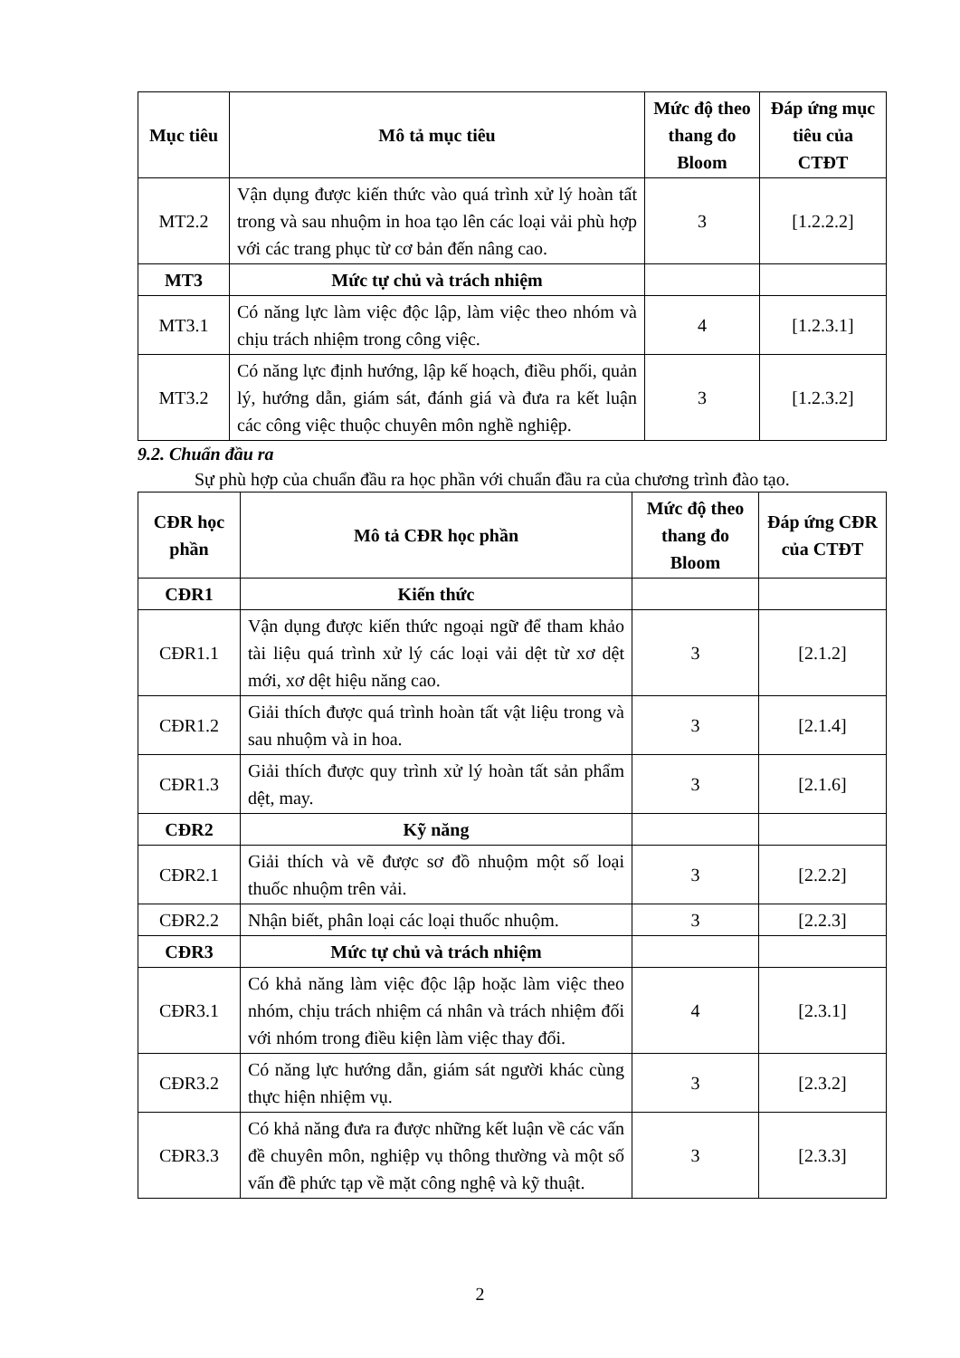| Mục tiêu | Mô tả mục tiêu | Mức độ theo thang đo Bloom | Đáp ứng mục tiêu của CTĐT |
| --- | --- | --- | --- |
| MT2.2 | Vận dụng được kiến thức vào quá trình xử lý hoàn tất trong và sau nhuộm in hoa tạo lên các loại vải phù hợp với các trang phục từ cơ bản đến nâng cao. | 3 | [1.2.2.2] |
| MT3 | Mức tự chủ và trách nhiệm | | |
| MT3.1 | Có năng lực làm việc độc lập, làm việc theo nhóm và chịu trách nhiệm trong công việc. | 4 | [1.2.3.1] |
| MT3.2 | Có năng lực định hướng, lập kế hoạch, điều phối, quản lý, hướng dẫn, giám sát, đánh giá và đưa ra kết luận các công việc thuộc chuyên môn nghề nghiệp. | 3 | [1.2.3.2] |
9.2. Chuẩn đầu ra
Sự phù hợp của chuẩn đầu ra học phần với chuẩn đầu ra của chương trình đào tạo.
| CĐR học phần | Mô tả CĐR học phần | Mức độ theo thang đo Bloom | Đáp ứng CĐR của CTĐT |
| --- | --- | --- | --- |
| CĐR1 | Kiến thức | | |
| CĐR1.1 | Vận dụng được kiến thức ngoại ngữ để tham khảo tài liệu quá trình xử lý các loại vải dệt từ xơ dệt mới, xơ dệt hiệu năng cao. | 3 | [2.1.2] |
| CĐR1.2 | Giải thích được quá trình hoàn tất vật liệu trong và sau nhuộm và in hoa. | 3 | [2.1.4] |
| CĐR1.3 | Giải thích được quy trình xử lý hoàn tất sản phẩm dệt, may. | 3 | [2.1.6] |
| CĐR2 | Kỹ năng | | |
| CĐR2.1 | Giải thích và vẽ được sơ đồ nhuộm một số loại thuốc nhuộm trên vải. | 3 | [2.2.2] |
| CĐR2.2 | Nhận biết, phân loại các loại thuốc nhuộm. | 3 | [2.2.3] |
| CĐR3 | Mức tự chủ và trách nhiệm | | |
| CĐR3.1 | Có khả năng làm việc độc lập hoặc làm việc theo nhóm, chịu trách nhiệm cá nhân và trách nhiệm đối với nhóm trong điều kiện làm việc thay đổi. | 4 | [2.3.1] |
| CĐR3.2 | Có năng lực hướng dẫn, giám sát người khác cùng thực hiện nhiệm vụ. | 3 | [2.3.2] |
| CĐR3.3 | Có khả năng đưa ra được những kết luận về các vấn đề chuyên môn, nghiệp vụ thông thường và một số vấn đề phức tạp về mặt công nghệ và kỹ thuật. | 3 | [2.3.3] |
2